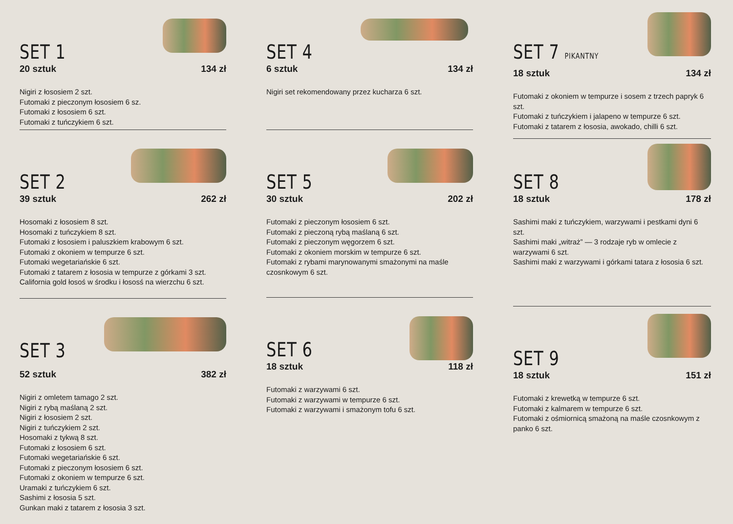SET 1
20 sztuk 134 zł
Nigiri z łososiem 2 szt.
Futomaki z pieczonym łososiem 6 sz.
Futomaki z łososiem 6 szt.
Futomaki z tuńczykiem 6 szt.
SET 2
39 sztuk 262 zł
Hosomaki z łososiem 8 szt.
Hosomaki z tuńczykiem 8 szt.
Futomaki z łososiem i paluszkiem krabowym 6 szt.
Futomaki z okoniem w tempurze 6 szt.
Futomaki wegetariańskie 6 szt.
Futomaki z tatarem z łososia w tempurze z górkami 3 szt.
California gold łosoś w środku i łososś na wierzchu 6 szt.
SET 3
52 sztuk 382 zł
Nigiri z omletem tamago 2 szt.
Nigiri z rybą maślaną 2 szt.
Nigiri z łososiem 2 szt.
Nigiri z tuńczykiem 2 szt.
Hosomaki z tykwą 8 szt.
Futomaki z łososiem 6 szt.
Futomaki wegetariańskie 6 szt.
Futomaki z pieczonym łososiem 6 szt.
Futomaki z okoniem w tempurze 6 szt.
Uramaki z tuńczykiem 6 szt.
Sashimi z łososia 5 szt.
Gunkan maki z tatarem z łososia 3 szt.
SET 4
6 sztuk 134 zł
Nigiri set rekomendowany przez kucharza 6 szt.
SET 5
30 sztuk 202 zł
Futomaki z pieczonym łososiem 6 szt.
Futomaki z pieczoną rybą maślaną 6 szt.
Futomaki z pieczonym węgorzem 6 szt.
Futomaki z okoniem morskim w tempurze 6 szt.
Futomaki z rybami marynowanymi smażonymi na maśle czosnkowym 6 szt.
SET 6
18 sztuk 118 zł
Futomaki z warzywami 6 szt.
Futomaki z warzywami w tempurze 6 szt.
Futomaki z warzywami i smażonym tofu 6 szt.
SET 7 PIKANTNY
18 sztuk 134 zł
Futomaki z okoniem w tempurze i sosem z trzech papryk 6 szt.
Futomaki z tuńczykiem i jalapeno w tempurze 6 szt.
Futomaki z tatarem z łososia, awokado, chilli 6 szt.
SET 8
18 sztuk 178 zł
Sashimi maki z tuńczykiem, warzywami i pestkami dyni 6 szt.
Sashimi maki „witraż” — 3 rodzaje ryb w omlecie z warzywami 6 szt.
Sashimi maki z warzywami i górkami tatara z łososia 6 szt.
SET 9
18 sztuk 151 zł
Futomaki z krewetką w tempurze 6 szt.
Futomaki z kalmarem w tempurze 6 szt.
Futomaki z ośmiornicą smażoną na maśle czosnkowym z panko 6 szt.